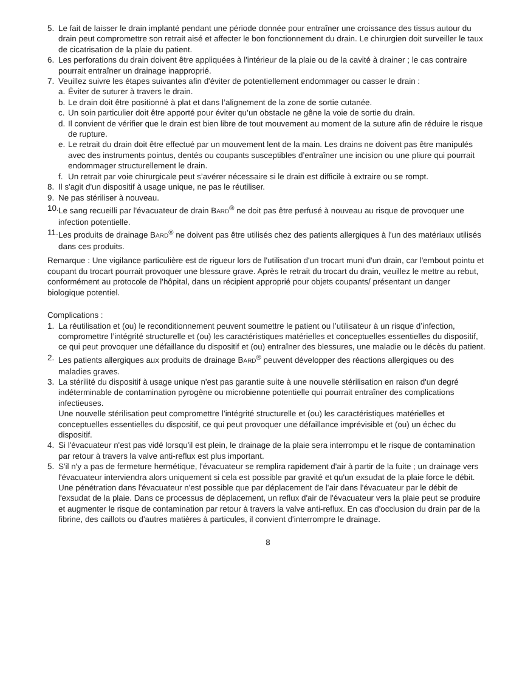5. Le fait de laisser le drain implanté pendant une période donnée pour entraîner une croissance des tissus autour du drain peut compromettre son retrait aisé et affecter le bon fonctionnement du drain. Le chirurgien doit surveiller le taux de cicatrisation de la plaie du patient.
6. Les perforations du drain doivent être appliquées à l'intérieur de la plaie ou de la cavité à drainer ; le cas contraire pourrait entraîner un drainage inapproprié.
7. Veuillez suivre les étapes suivantes afin d'éviter de potentiellement endommager ou casser le drain :
a. Éviter de suturer à travers le drain.
b. Le drain doit être positionné à plat et dans l’alignement de la zone de sortie cutanée.
c. Un soin particulier doit être apporté pour éviter qu’un obstacle ne gêne la voie de sortie du drain.
d. Il convient de vérifier que le drain est bien libre de tout mouvement au moment de la suture afin de réduire le risque de rupture.
e. Le retrait du drain doit être effectué par un mouvement lent de la main. Les drains ne doivent pas être manipulés avec des instruments pointus, dentés ou coupants susceptibles d’entraîner une incision ou une pliure qui pourrait endommager structurellement le drain.
f. Un retrait par voie chirurgicale peut s’avérer nécessaire si le drain est difficile à extraire ou se rompt.
8. Il s'agit d'un dispositif à usage unique, ne pas le réutiliser.
9. Ne pas stériliser à nouveau.
10. Le sang recueilli par l'évacuateur de drain BARD<sup>®</sup> ne doit pas être perfusé à nouveau au risque de provoquer une infection potentielle.
11. Les produits de drainage BARD<sup>®</sup> ne doivent pas être utilisés chez des patients allergiques à l'un des matériaux utilisés dans ces produits.
Remarque : Une vigilance particulière est de rigueur lors de l'utilisation d'un trocart muni d'un drain, car l'embout pointu et coupant du trocart pourrait provoquer une blessure grave. Après le retrait du trocart du drain, veuillez le mettre au rebut, conformément au protocole de l'hôpital, dans un récipient approprié pour objets coupants/ présentant un danger biologique potentiel.
Complications :
1. La réutilisation et (ou) le reconditionnement peuvent soumettre le patient ou l’utilisateur à un risque d’infection, compromettre l’intégrité structurelle et (ou) les caractéristiques matérielles et conceptuelles essentielles du dispositif, ce qui peut provoquer une défaillance du dispositif et (ou) entraîner des blessures, une maladie ou le décès du patient.
2. Les patients allergiques aux produits de drainage BARD<sup>®</sup> peuvent développer des réactions allergiques ou des maladies graves.
3. La stérilité du dispositif à usage unique n'est pas garantie suite à une nouvelle stérilisation en raison d'un degré indéterminable de contamination pyrogène ou microbienne potentielle qui pourrait entraîner des complications infectieuses.
Une nouvelle stérilisation peut compromettre l’intégrité structurelle et (ou) les caractéristiques matérielles et conceptuelles essentielles du dispositif, ce qui peut provoquer une défaillance imprévisible et (ou) un échec du dispositif.
4. Si l'évacuateur n'est pas vidé lorsqu'il est plein, le drainage de la plaie sera interrompu et le risque de contamination par retour à travers la valve anti-reflux est plus important.
5. S'il n'y a pas de fermeture hermétique, l'évacuateur se remplira rapidement d'air à partir de la fuite ; un drainage vers l'évacuateur interviendra alors uniquement si cela est possible par gravité et qu'un exsudat de la plaie force le débit. Une pénétration dans l'évacuateur n'est possible que par déplacement de l'air dans l'évacuateur par le débit de l'exsudat de la plaie. Dans ce processus de déplacement, un reflux d'air de l'évacuateur vers la plaie peut se produire et augmenter le risque de contamination par retour à travers la valve anti-reflux. En cas d'occlusion du drain par de la fibrine, des caillots ou d'autres matières à particules, il convient d'interrompre le drainage.
8